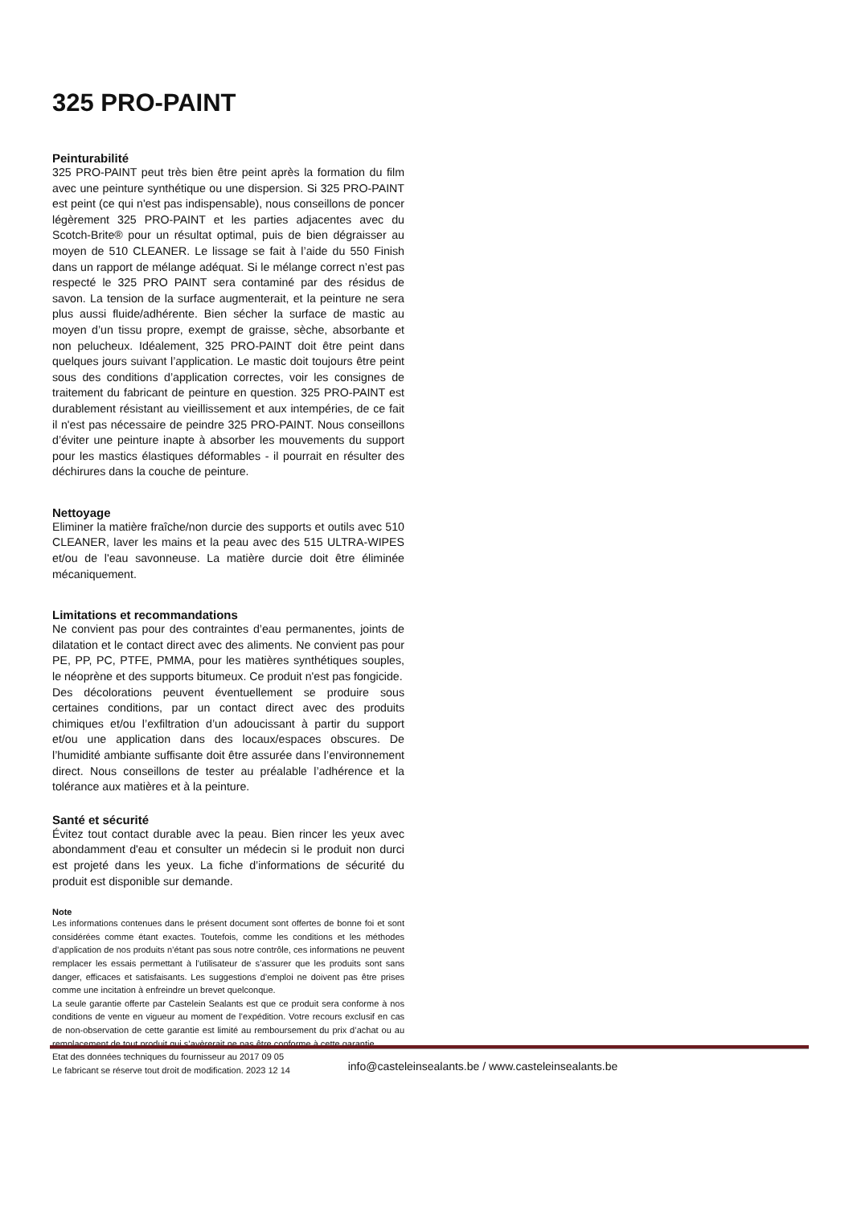325 PRO-PAINT
Peinturabilité
325 PRO-PAINT peut très bien être peint après la formation du film avec une peinture synthétique ou une dispersion. Si 325 PRO-PAINT est peint (ce qui n'est pas indispensable), nous conseillons de poncer légèrement 325 PRO-PAINT et les parties adjacentes avec du Scotch-Brite® pour un résultat optimal, puis de bien dégraisser au moyen de 510 CLEANER. Le lissage se fait à l’aide du 550 Finish dans un rapport de mélange adéquat. Si le mélange correct n’est pas respecté le 325 PRO PAINT sera contaminé par des résidus de savon. La tension de la surface augmenterait, et la peinture ne sera plus aussi fluide/adhérente. Bien sécher la surface de mastic au moyen d’un tissu propre, exempt de graisse, sèche, absorbante et non pelucheux. Idéalement, 325 PRO-PAINT doit être peint dans quelques jours suivant l’application. Le mastic doit toujours être peint sous des conditions d’application correctes, voir les consignes de traitement du fabricant de peinture en question. 325 PRO-PAINT est durablement résistant au vieillissement et aux intempéries, de ce fait il n'est pas nécessaire de peindre 325 PRO-PAINT. Nous conseillons d’éviter une peinture inapte à absorber les mouvements du support pour les mastics élastiques déformables - il pourrait en résulter des déchirures dans la couche de peinture.
Nettoyage
Eliminer la matière fraîche/non durcie des supports et outils avec 510 CLEANER, laver les mains et la peau avec des 515 ULTRA-WIPES et/ou de l'eau savonneuse. La matière durcie doit être éliminée mécaniquement.
Limitations et recommandations
Ne convient pas pour des contraintes d’eau permanentes, joints de dilatation et le contact direct avec des aliments. Ne convient pas pour PE, PP, PC, PTFE, PMMA, pour les matières synthétiques souples, le néoprène et des supports bitumeux. Ce produit n'est pas fongicide.
Des décolorations peuvent éventuellement se produire sous certaines conditions, par un contact direct avec des produits chimiques et/ou l’exfiltration d’un adoucissant à partir du support et/ou une application dans des locaux/espaces obscures. De l’humidité ambiante suffisante doit être assurée dans l’environnement direct. Nous conseillons de tester au préalable l’adhérence et la tolérance aux matières et à la peinture.
Santé et sécurité
Évitez tout contact durable avec la peau. Bien rincer les yeux avec abondamment d'eau et consulter un médecin si le produit non durci est projeté dans les yeux. La fiche d’informations de sécurité du produit est disponible sur demande.
Note
Les informations contenues dans le présent document sont offertes de bonne foi et sont considérées comme étant exactes. Toutefois, comme les conditions et les méthodes d’application de nos produits n’étant pas sous notre contrôle, ces informations ne peuvent remplacer les essais permettant à l’utilisateur de s’assurer que les produits sont sans danger, efficaces et satisfaisants. Les suggestions d’emploi ne doivent pas être prises comme une incitation à enfreindre un brevet quelconque.
La seule garantie offerte par Castelein Sealants est que ce produit sera conforme à nos conditions de vente en vigueur au moment de l’expédition. Votre recours exclusif en cas de non-observation de cette garantie est limité au remboursement du prix d’achat ou au remplacement de tout produit qui s’avèrerait ne pas être conforme à cette garantie.
Etat des données techniques du fournisseur au 2017 09 05
Le fabricant se réserve tout droit de modification. 2023 12 14
info@casteleinsealants.be / www.casteleinsealants.be